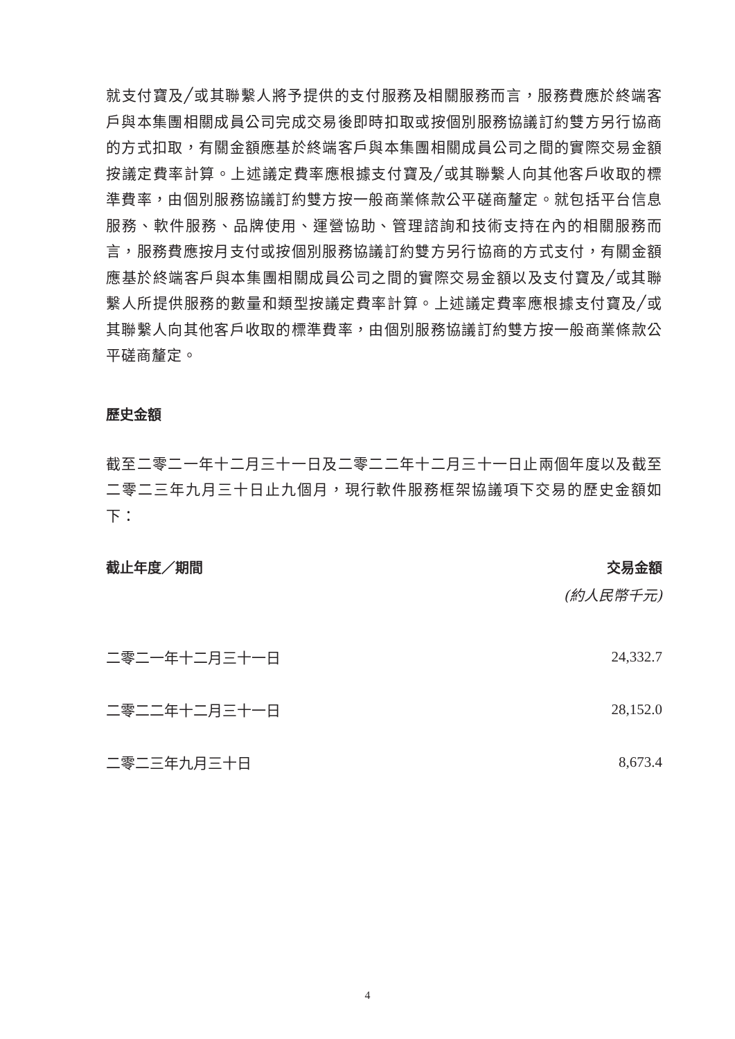就支付寶及╱或其聯繫人將予提供的支付服務及相關服務而言，服務費應於終端客戶與本集團相關成員公司完成交易後即時扣取或按個別服務協議訂約雙方另行協商的方式扣取，有關金額應基於終端客戶與本集團相關成員公司之間的實際交易金額按議定費率計算。上述議定費率應根據支付寶及╱或其聯繫人向其他客戶收取的標準費率，由個別服務協議訂約雙方按一般商業條款公平磋商釐定。就包括平台信息服務、軟件服務、品牌使用、運營協助、管理諮詢和技術支持在內的相關服務而言，服務費應按月支付或按個別服務協議訂約雙方另行協商的方式支付，有關金額應基於終端客戶與本集團相關成員公司之間的實際交易金額以及支付寶及╱或其聯繫人所提供服務的數量和類型按議定費率計算。上述議定費率應根據支付寶及╱或其聯繫人向其他客戶收取的標準費率，由個別服務協議訂約雙方按一般商業條款公平磋商釐定。
歷史金額
截至二零二一年十二月三十一日及二零二二年十二月三十一日止兩個年度以及截至二零二三年九月三十日止九個月，現行軟件服務框架協議項下交易的歷史金額如下：
| 截止年度／期間 | 交易金額 |
| --- | --- |
| | (約人民幣千元) |
| 二零二一年十二月三十一日 | 24,332.7 |
| 二零二二年十二月三十一日 | 28,152.0 |
| 二零二三年九月三十日 | 8,673.4 |
4